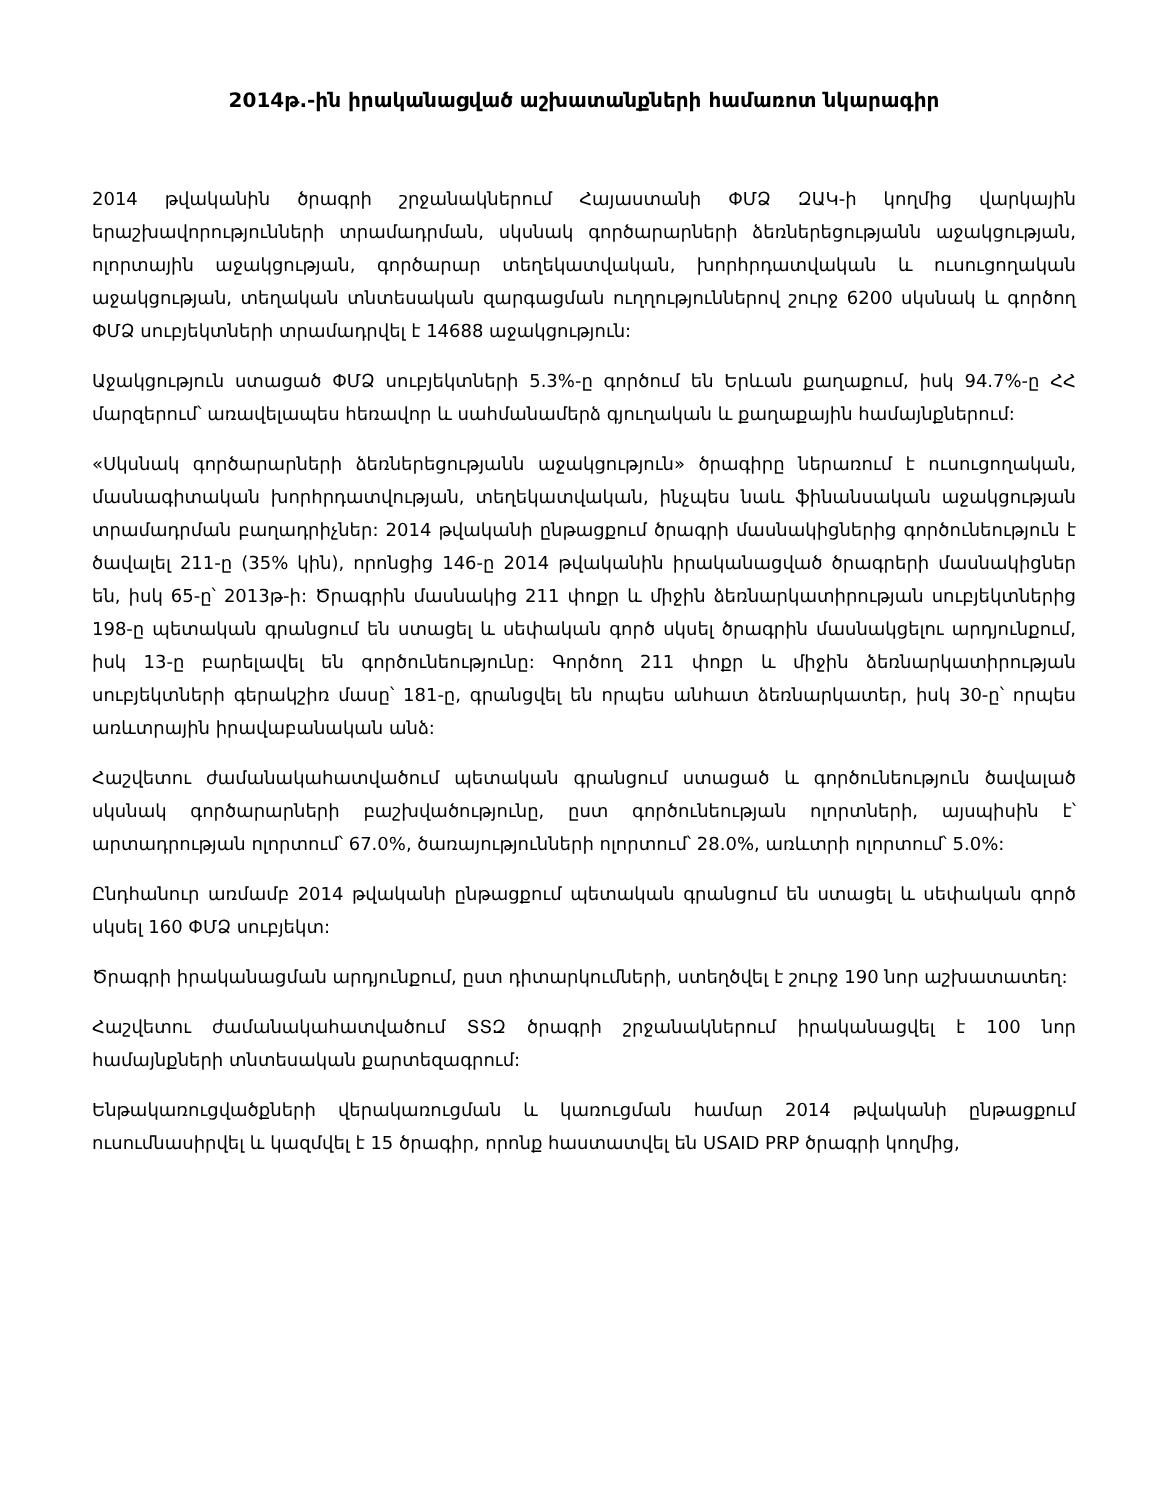2014թ.-ին իրականացված աշխատանքների համառոտ նկարագիր
2014 թվականին ծրագրի շրջանակներում Հայաստանի ՓՄՁ ԶԱԿ-ի կողմից վարկային երաշխավորությունների տրամադրման, սկսնակ գործարարների ձեռներեցությանն աջակցության, ոլորտային աջակցության, գործարար տեղեկատվական, խորհրդատվական և ուսուցողական աջակցության, տեղական տնտեսական զարգացման ուղղություններով շուրջ 6200 սկսնակ և գործող ՓՄՁ սուբյեկտների տրամադրվել է 14688 աջակցություն:
Աջակցություն ստացած ՓՄՁ սուբյեկտների 5.3%-ը գործում են Երևան քաղաքում, իսկ 94.7%-ը ՀՀ մարզերում՝ առավելապես հեռավոր և սահմանամերձ գյուղական և քաղաքային համայնքներում:
«Սկսնակ գործարարների ձեռներեցությանն աջակցություն» ծրագիրը ներառում է ուսուցողական, մասնագիտական խորհրդատվության, տեղեկատվական, ինչպես նաև ֆինանսական աջակցության տրամադրման բաղադրիչներ: 2014 թվականի ընթացքում ծրագրի մասնակիցներից գործունեություն է ծավալել 211-ը (35% կին), որոնցից 146-ը 2014 թվականին իրականացված ծրագրերի մասնակիցներ են, իսկ 65-ը՝ 2013թ-ի: Ծրագրին մասնակից 211 փոքր և միջին ձեռնարկատիրության սուբյեկտներից 198-ը պետական գրանցում են ստացել և սեփական գործ սկսել ծրագրին մասնակցելու արդյունքում, իսկ 13-ը բարելավել են գործունեությունը: Գործող 211 փոքր և միջին ձեռնարկատիրության սուբյեկտների գերակշիռ մասը՝ 181-ը, գրանցվել են որպես անհատ ձեռնարկատեր, իսկ 30-ը՝ որպես առևտրային իրավաբանական անձ:
Հաշվետու ժամանակահատվածում պետական գրանցում ստացած և գործունեություն ծավալած սկսնակ գործարարների բաշխվածությունը, ըստ գործունեության ոլորտների, այսպիսին է՝ արտադրության ոլորտում՝ 67.0%, ծառայությունների ոլորտում՝ 28.0%, առևտրի ոլորտում՝ 5.0%:
Ընդհանուր առմամբ 2014 թվականի ընթացքում պետական գրանցում են ստացել և սեփական գործ սկսել 160 ՓՄՁ սուբյեկտ:
Ծրագրի իրականացման արդյունքում, ըստ դիտարկումների, ստեղծվել է շուրջ 190 նոր աշխատատեղ:
Հաշվետու ժամանակահատվածում ՏՏԶ ծրագրի շրջանակներում իրականացվել է 100 նոր համայնքների տնտեսական քարտեզագրում:
Ենթակառուցվածքների վերակառուցման և կառուցման համար 2014 թվականի ընթացքում ուսումնասիրվել և կազմվել է 15 ծրագիր, որոնք հաստատվել են USAID PRP ծրագրի կողմից,